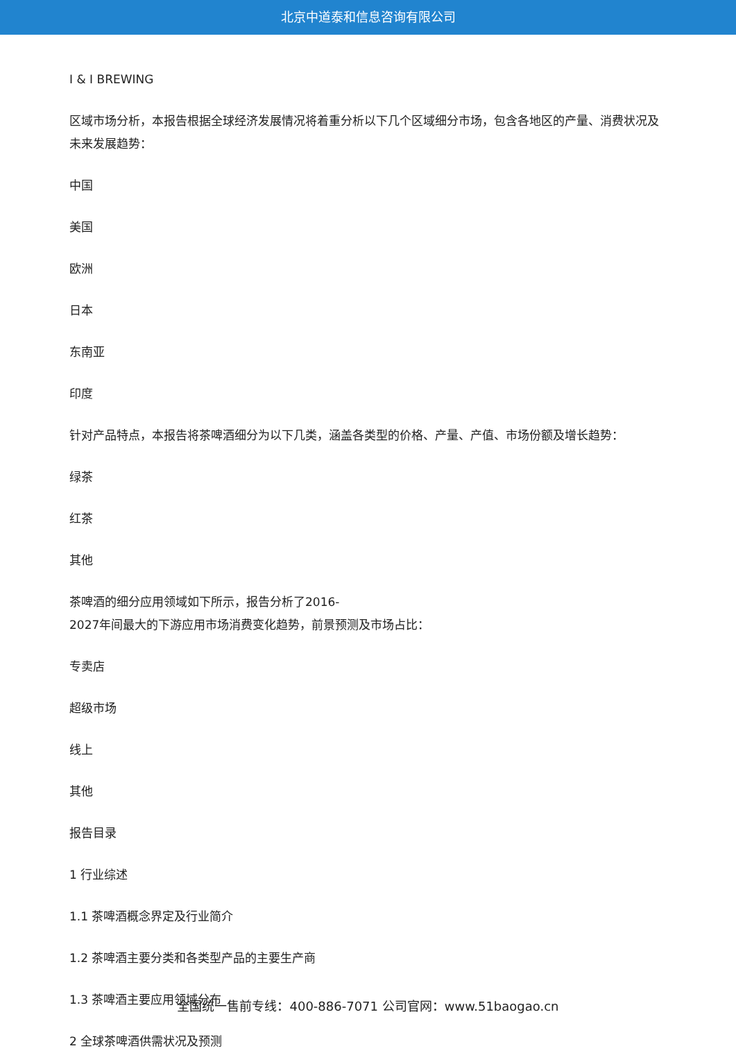北京中道泰和信息咨询有限公司
I & I BREWING
区域市场分析，本报告根据全球经济发展情况将着重分析以下几个区域细分市场，包含各地区的产量、消费状况及未来发展趋势：
中国
美国
欧洲
日本
东南亚
印度
针对产品特点，本报告将茶啤酒细分为以下几类，涵盖各类型的价格、产量、产值、市场份额及增长趋势：
绿茶
红茶
其他
茶啤酒的细分应用领域如下所示，报告分析了2016-
2027年间最大的下游应用市场消费变化趋势，前景预测及市场占比：
专卖店
超级市场
线上
其他
报告目录
1 行业综述
1.1 茶啤酒概念界定及行业简介
1.2 茶啤酒主要分类和各类型产品的主要生产商
1.3 茶啤酒主要应用领域分布
2 全球茶啤酒供需状况及预测
全国统一售前专线：400-886-7071 公司官网：www.51baogao.cn